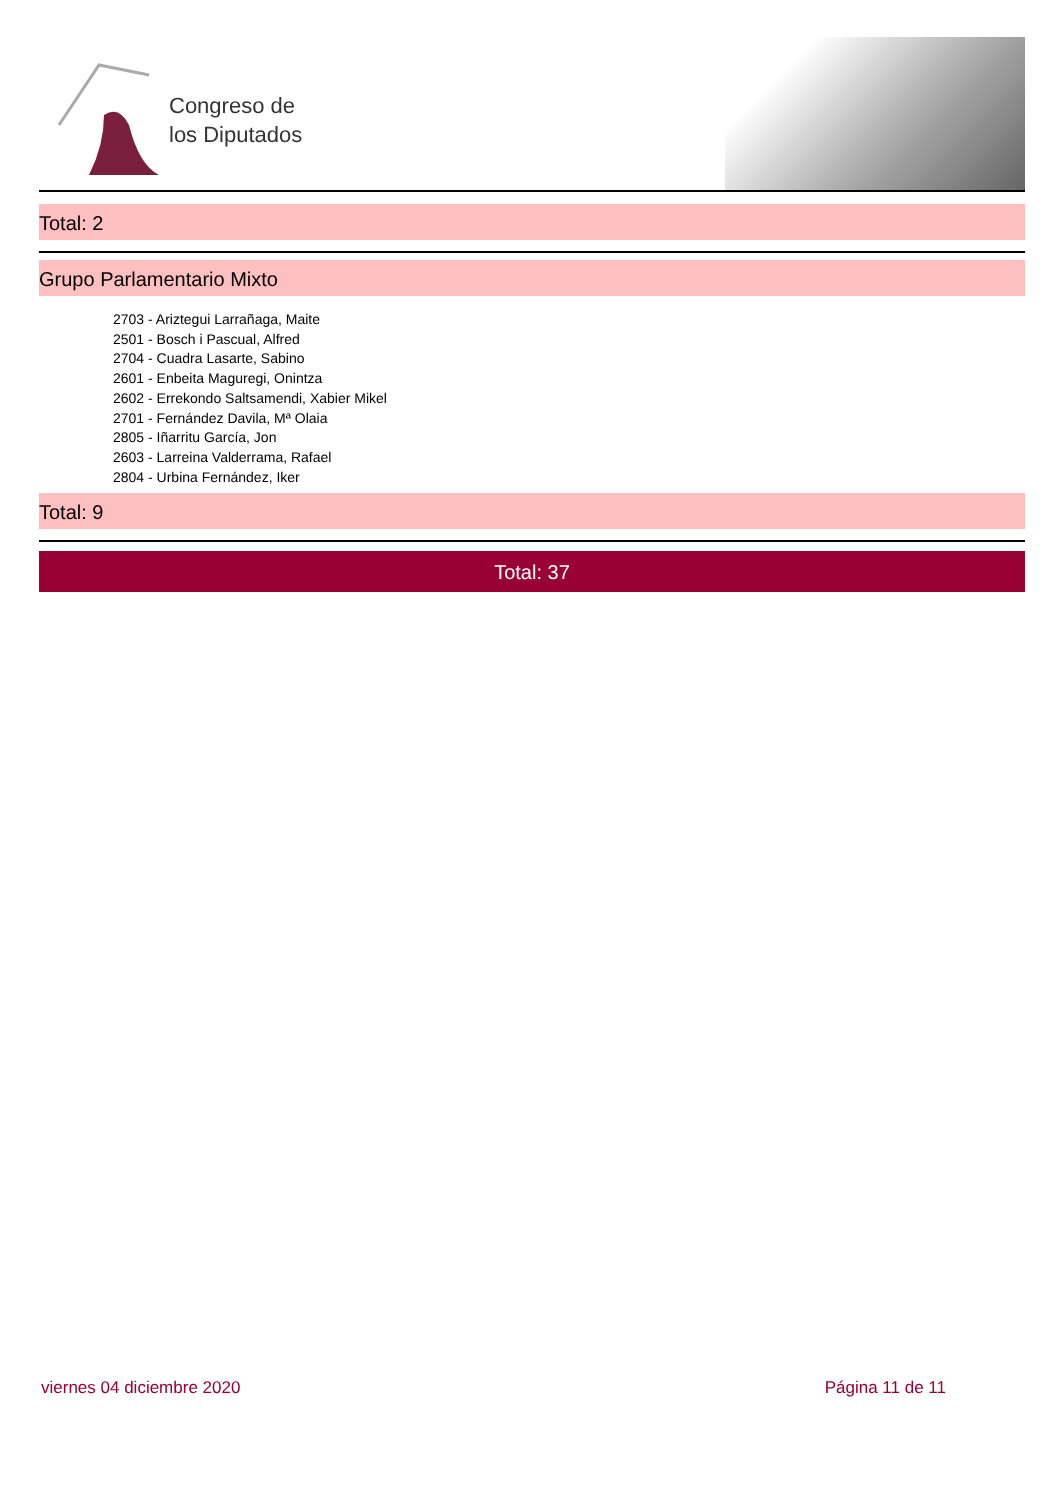Congreso de
los Diputados
Total: 2
Grupo Parlamentario Mixto
2703 - Ariztegui Larrañaga, Maite
2501 - Bosch i Pascual, Alfred
2704 - Cuadra Lasarte, Sabino
2601 - Enbeita Maguregi, Onintza
2602 - Errekondo Saltsamendi, Xabier Mikel
2701 - Fernández Davila, Mª Olaia
2805 - Iñarritu García, Jon
2603 - Larreina Valderrama, Rafael
2804 - Urbina Fernández, Iker
Total: 9
Total: 37
viernes 04 diciembre 2020 Página 11 de 11